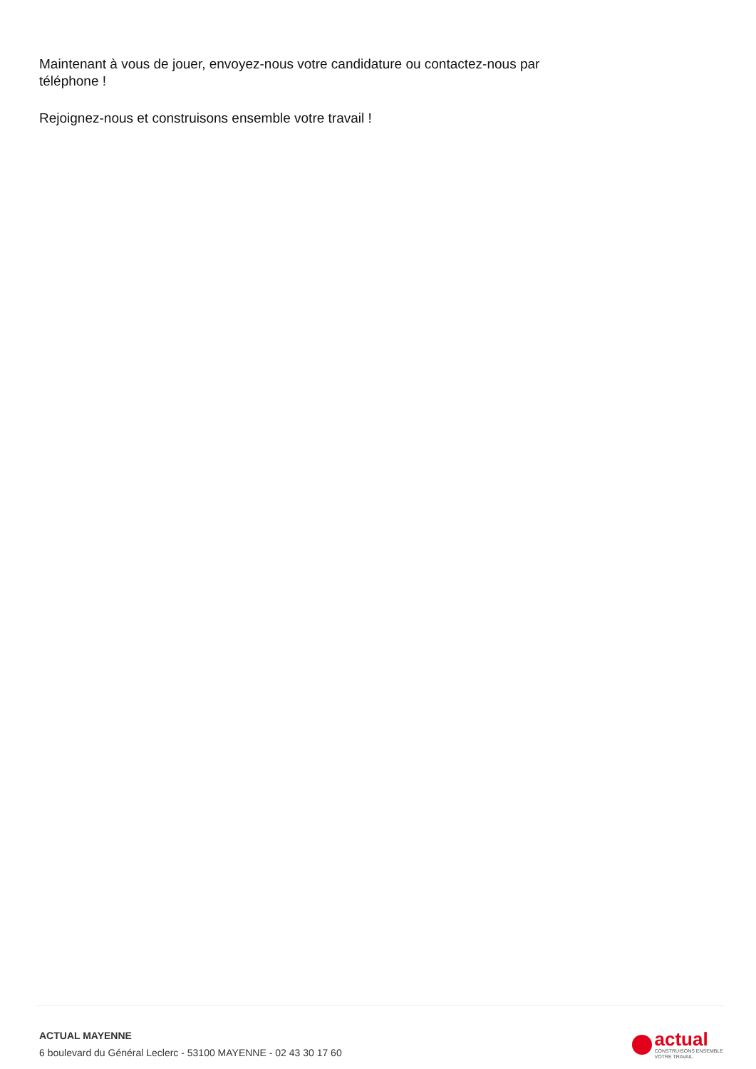Maintenant à vous de jouer, envoyez-nous votre candidature ou contactez-nous par téléphone !
Rejoignez-nous et construisons ensemble votre travail !
ACTUAL MAYENNE
6 boulevard du Général Leclerc - 53100 MAYENNE - 02 43 30 17 60
actual
CONSTRUISONS ENSEMBLE
VOTRE TRAVAIL